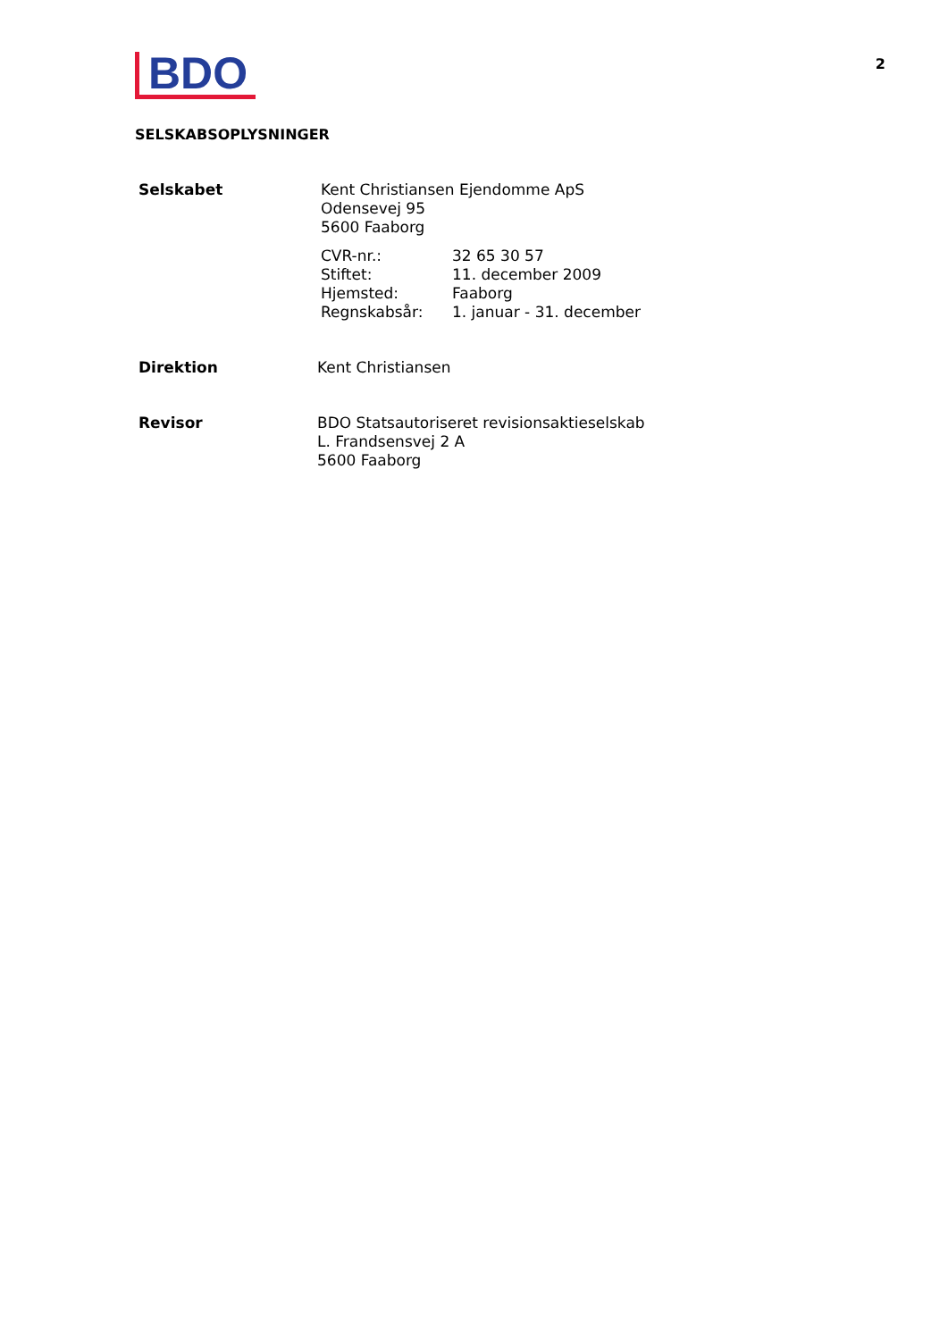BDO
2
SELSKABSOPLYSNINGER
Selskabet Kent Christiansen Ejendomme ApS
Odensevej 95
5600 Faaborg
| CVR-nr.: | 32 65 30 57 |
| Stiftet: | 11. december 2009 |
| Hjemsted: | Faaborg |
| Regnskabsår: | 1. januar - 31. december |
Direktion Kent Christiansen
Revisor BDO Statsautoriseret revisionsaktieselskab
L. Frandsensvej 2 A
5600 Faaborg